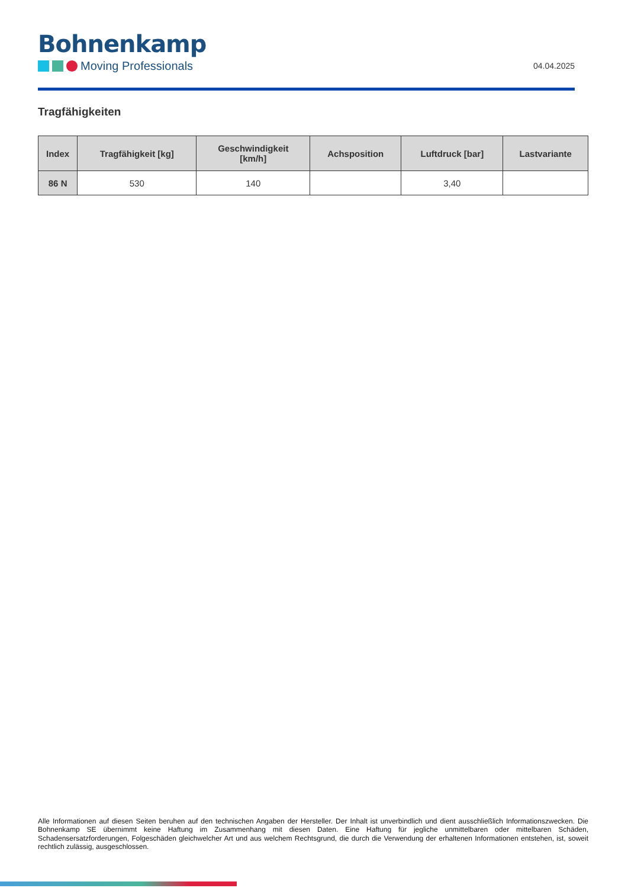Bohnenkamp
Moving Professionals
04.04.2025
Tragfähigkeiten
| Index | Tragfähigkeit [kg] | Geschwindigkeit [km/h] | Achsposition | Luftdruck [bar] | Lastvariante |
| --- | --- | --- | --- | --- | --- |
| 86 N | 530 | 140 | | 3,40 | |
Alle Informationen auf diesen Seiten beruhen auf den technischen Angaben der Hersteller. Der Inhalt ist unverbindlich und dient ausschließlich Informationszwecken. Die Bohnenkamp SE übernimmt keine Haftung im Zusammenhang mit diesen Daten. Eine Haftung für jegliche unmittelbaren oder mittelbaren Schäden, Schadensersatzforderungen, Folgeschäden gleichwelcher Art und aus welchem Rechtsgrund, die durch die Verwendung der erhaltenen Informationen entstehen, ist, soweit rechtlich zulässig, ausgeschlossen.